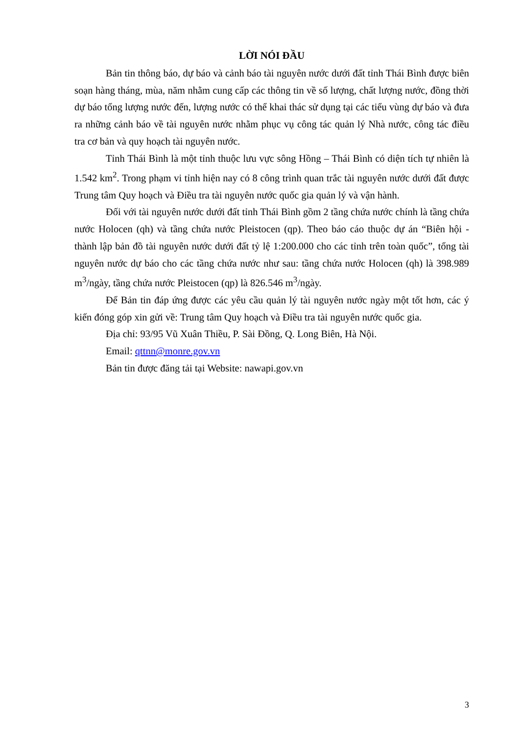LỜI NÓI ĐẦU
Bản tin thông báo, dự báo và cảnh báo tài nguyên nước dưới đất tỉnh Thái Bình được biên soạn hàng tháng, mùa, năm nhằm cung cấp các thông tin về số lượng, chất lượng nước, đồng thời dự báo tổng lượng nước đến, lượng nước có thể khai thác sử dụng tại các tiểu vùng dự báo và đưa ra những cảnh báo về tài nguyên nước nhằm phục vụ công tác quản lý Nhà nước, công tác điều tra cơ bản và quy hoạch tài nguyên nước.
Tỉnh Thái Bình là một tỉnh thuộc lưu vực sông Hồng – Thái Bình có diện tích tự nhiên là 1.542 km<sup>2</sup>. Trong phạm vi tỉnh hiện nay có 8 công trình quan trắc tài nguyên nước dưới đất được Trung tâm Quy hoạch và Điều tra tài nguyên nước quốc gia quản lý và vận hành.
Đối với tài nguyên nước dưới đất tỉnh Thái Bình gồm 2 tầng chứa nước chính là tầng chứa nước Holocen (qh) và tầng chứa nước Pleistocen (qp). Theo báo cáo thuộc dự án “Biên hội - thành lập bản đồ tài nguyên nước dưới đất tỷ lệ 1:200.000 cho các tỉnh trên toàn quốc”, tổng tài nguyên nước dự báo cho các tầng chứa nước như sau: tầng chứa nước Holocen (qh) là 398.989 m<sup>3</sup>/ngày, tầng chứa nước Pleistocen (qp) là 826.546 m<sup>3</sup>/ngày.
Để Bản tin đáp ứng được các yêu cầu quản lý tài nguyên nước ngày một tốt hơn, các ý kiến đóng góp xin gửi về: Trung tâm Quy hoạch và Điều tra tài nguyên nước quốc gia.
Địa chỉ: 93/95 Vũ Xuân Thiều, P. Sài Đồng, Q. Long Biên, Hà Nội.
Email: qttnn@monre.gov.vn
Bản tin được đăng tải tại Website: nawapi.gov.vn
3